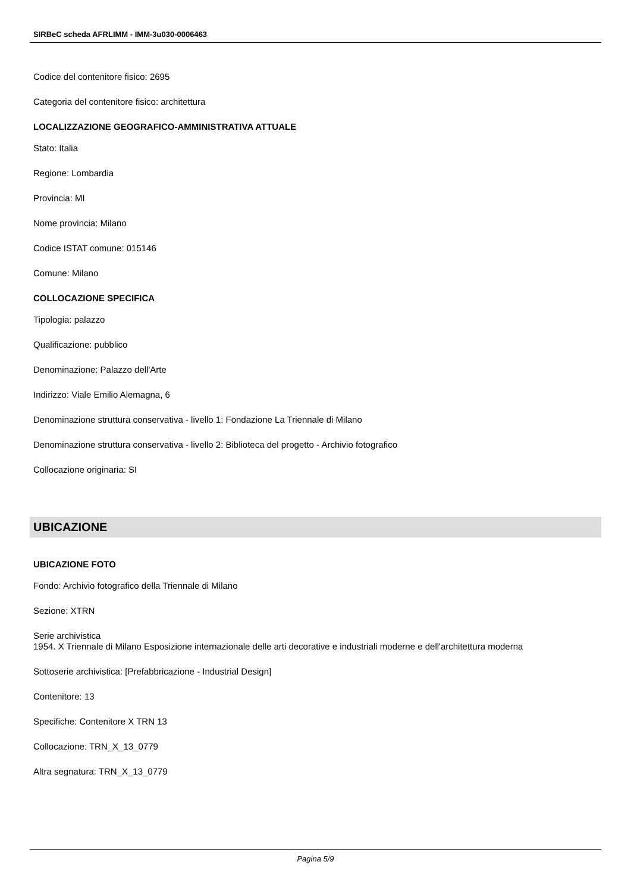SIRBeC scheda AFRLIMM - IMM-3u030-0006463
Codice del contenitore fisico: 2695
Categoria del contenitore fisico: architettura
LOCALIZZAZIONE GEOGRAFICO-AMMINISTRATIVA ATTUALE
Stato: Italia
Regione: Lombardia
Provincia: MI
Nome provincia: Milano
Codice ISTAT comune: 015146
Comune: Milano
COLLOCAZIONE SPECIFICA
Tipologia: palazzo
Qualificazione: pubblico
Denominazione: Palazzo dell'Arte
Indirizzo: Viale Emilio Alemagna, 6
Denominazione struttura conservativa - livello 1: Fondazione La Triennale di Milano
Denominazione struttura conservativa - livello 2: Biblioteca del progetto - Archivio fotografico
Collocazione originaria: SI
UBICAZIONE
UBICAZIONE FOTO
Fondo: Archivio fotografico della Triennale di Milano
Sezione: XTRN
Serie archivistica
1954. X Triennale di Milano Esposizione internazionale delle arti decorative e industriali moderne e dell'architettura moderna
Sottoserie archivistica: [Prefabbricazione - Industrial Design]
Contenitore: 13
Specifiche: Contenitore X TRN 13
Collocazione: TRN_X_13_0779
Altra segnatura: TRN_X_13_0779
Pagina 5/9